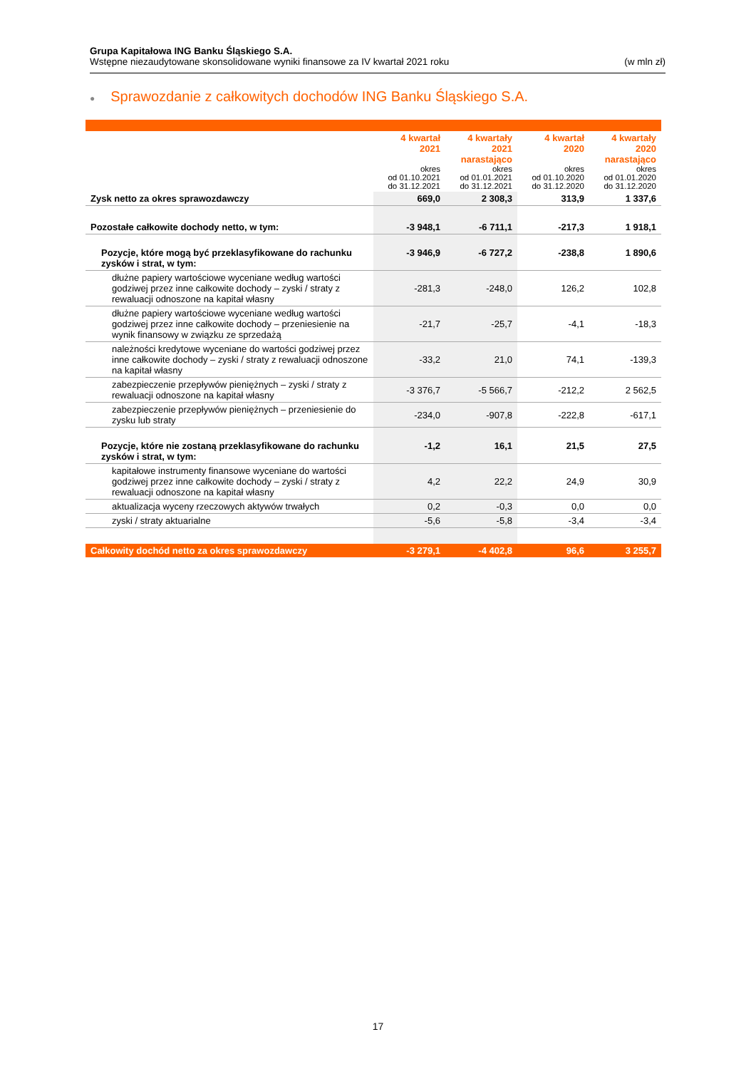Grupa Kapitałowa ING Banku Śląskiego S.A.
Wstępne niezaudytowane skonsolidowane wyniki finansowe za IV kwartał 2021 roku (w mln zł)
● Sprawozdanie z całkowitych dochodów ING Banku Śląskiego S.A.
| | 4 kwartał 2021 okres od 01.10.2021 do 31.12.2021 | 4 kwartały 2021 narastająco okres od 01.01.2021 do 31.12.2021 | 4 kwartał 2020 okres od 01.10.2020 do 31.12.2020 | 4 kwartały 2020 narastająco okres od 01.01.2020 do 31.12.2020 |
| --- | --- | --- | --- | --- |
| Zysk netto za okres sprawozdawczy | 669,0 | 2 308,3 | 313,9 | 1 337,6 |
| Pozostałe całkowite dochody netto, w tym: | -3 948,1 | -6 711,1 | -217,3 | 1 918,1 |
| Pozycje, które mogą być przeklasyfikowane do rachunku zysków i strat, w tym: | -3 946,9 | -6 727,2 | -238,8 | 1 890,6 |
| dłużne papiery wartościowe wyceniane według wartości godziwej przez inne całkowite dochody – zyski / straty z rewaluacji odnoszone na kapitał własny | -281,3 | -248,0 | 126,2 | 102,8 |
| dłużne papiery wartościowe wyceniane według wartości godziwej przez inne całkowite dochody – przeniesienie na wynik finansowy w związku ze sprzedażą | -21,7 | -25,7 | -4,1 | -18,3 |
| należności kredytowe wyceniane do wartości godziwej przez inne całkowite dochody – zyski / straty z rewaluacji odnoszone na kapitał własny | -33,2 | 21,0 | 74,1 | -139,3 |
| zabezpieczenie przepływów pieniężnych – zyski / straty z rewaluacji odnoszone na kapitał własny | -3 376,7 | -5 566,7 | -212,2 | 2 562,5 |
| zabezpieczenie przepływów pieniężnych – przeniesienie do zysku lub straty | -234,0 | -907,8 | -222,8 | -617,1 |
| Pozycje, które nie zostaną przeklasyfikowane do rachunku zysków i strat, w tym: | -1,2 | 16,1 | 21,5 | 27,5 |
| kapitałowe instrumenty finansowe wyceniane do wartości godziwej przez inne całkowite dochody – zyski / straty z rewaluacji odnoszone na kapitał własny | 4,2 | 22,2 | 24,9 | 30,9 |
| aktualizacja wyceny rzeczowych aktywów trwałych | 0,2 | -0,3 | 0,0 | 0,0 |
| zyski / straty aktuarialne | -5,6 | -5,8 | -3,4 | -3,4 |
| Całkowity dochód netto za okres sprawozdawczy | -3 279,1 | -4 402,8 | 96,6 | 3 255,7 |
17